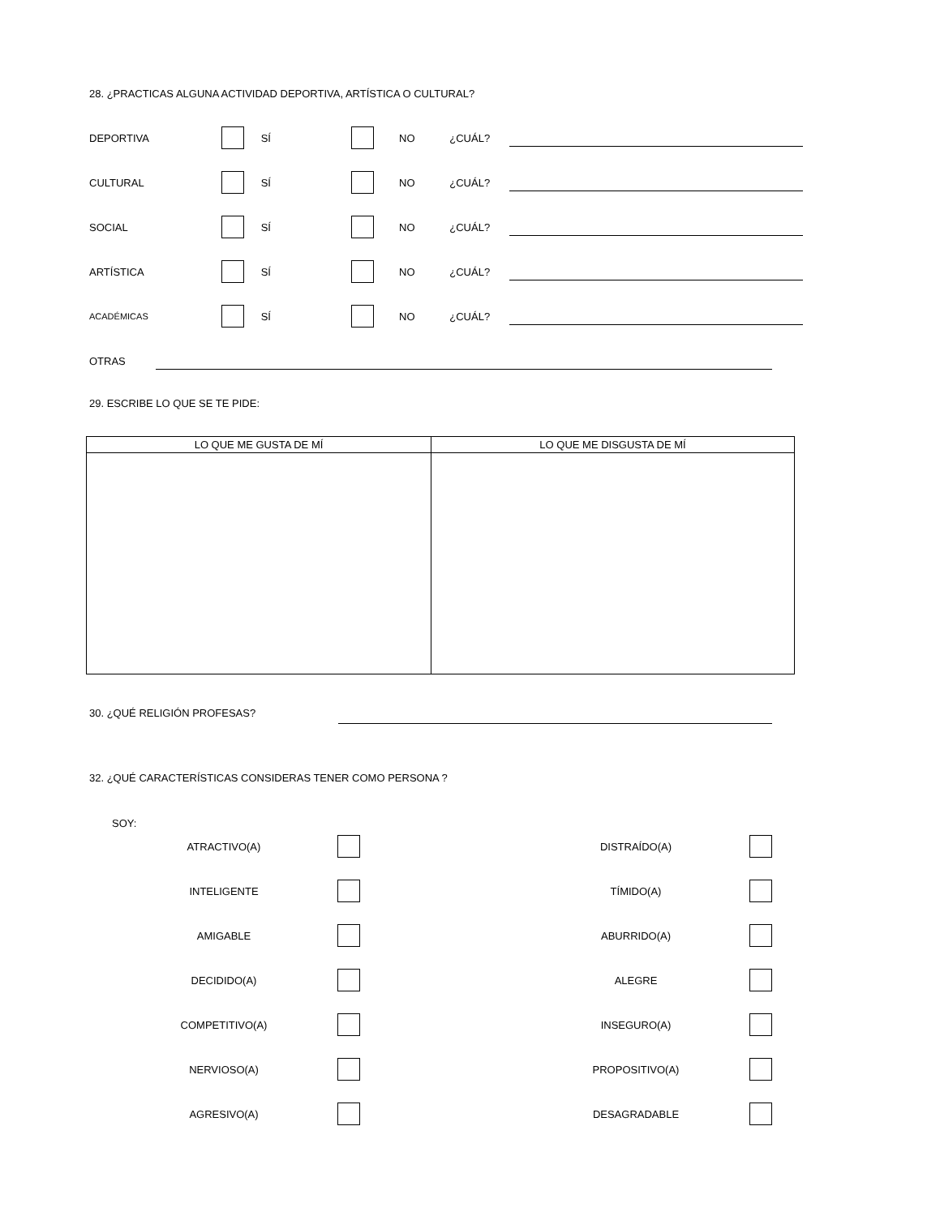28. ¿PRACTICAS ALGUNA ACTIVIDAD DEPORTIVA, ARTÍSTICA O CULTURAL?
DEPORTIVA SÍ NO ¿CUÁL?
CULTURAL SÍ NO ¿CUÁL?
SOCIAL SÍ NO ¿CUÁL?
ARTÍSTICA SÍ NO ¿CUÁL?
ACADÉMICAS SÍ NO ¿CUÁL?
OTRAS
29. ESCRIBE LO QUE SE TE PIDE:
| LO QUE ME GUSTA DE MÍ | LO QUE ME DISGUSTA DE MÍ |
| --- | --- |
30. ¿QUÉ RELIGIÓN PROFESAS?
32. ¿QUÉ CARACTERÍSTICAS CONSIDERAS TENER COMO PERSONA ?
SOY:
ATRACTIVO(A) DISTRAÍDO(A)
INTELIGENTE TÍMIDO(A)
AMIGABLE ABURRIDO(A)
DECIDIDO(A) ALEGRE
COMPETITIVO(A) INSEGURO(A)
NERVIOSO(A) PROPOSITIVO(A)
AGRESIVO(A) DESAGRADABLE